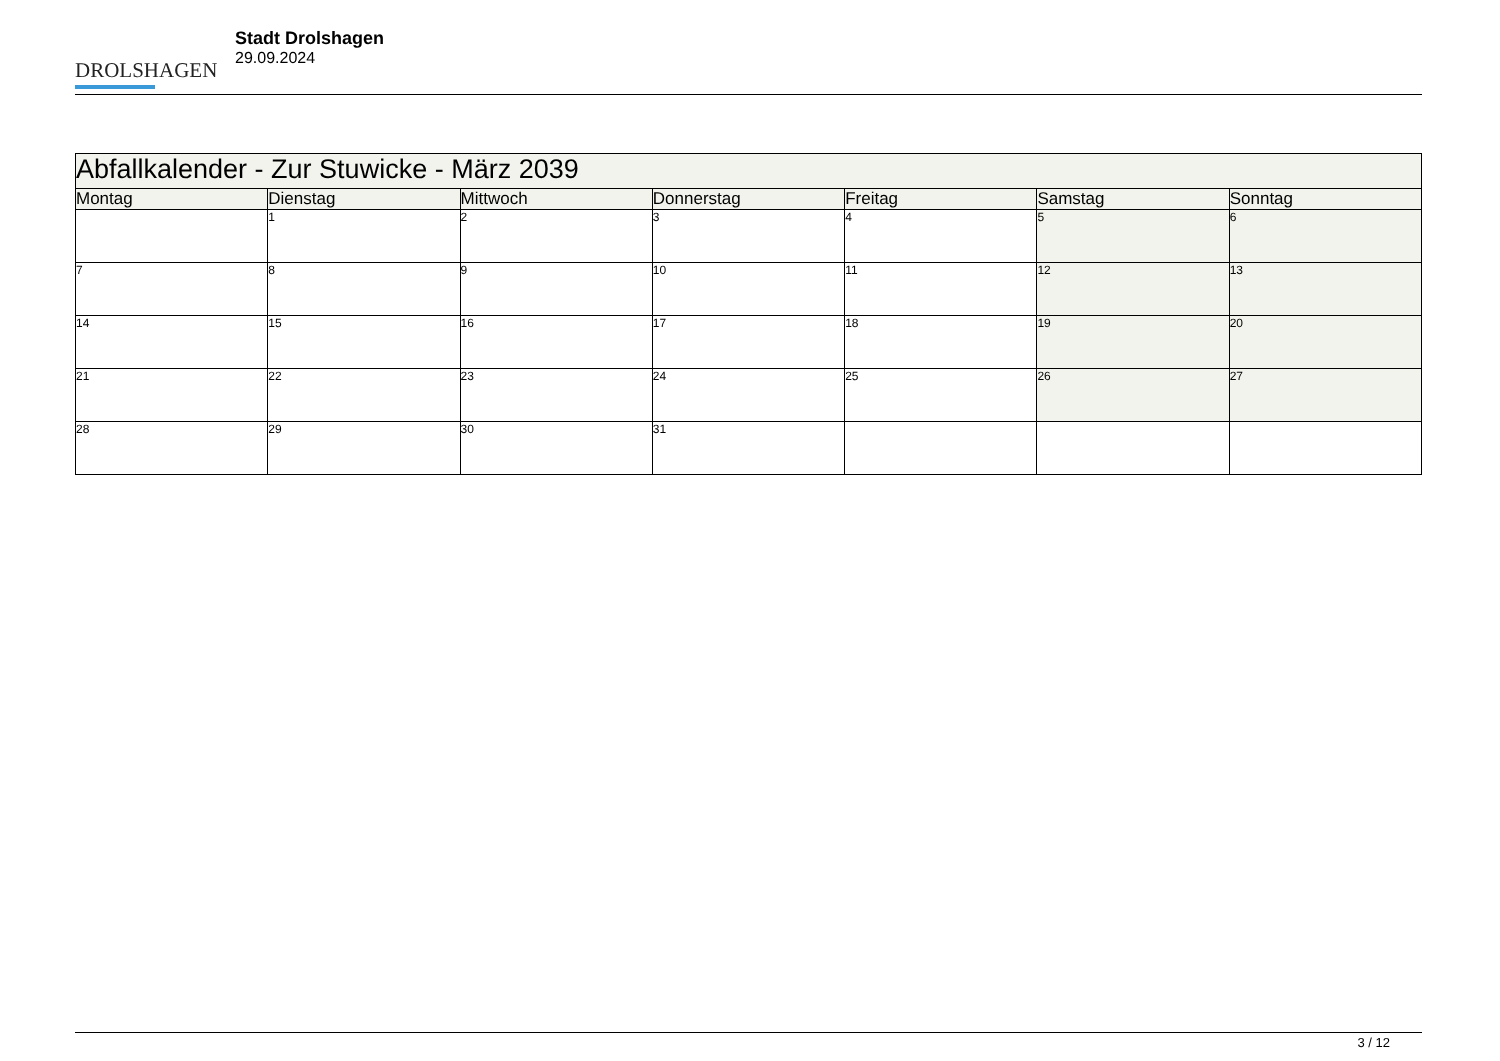DROLSHAGEN
Stadt Drolshagen
29.09.2024
| Abfallkalender - Zur Stuwicke - März 2039 | | | | | | |
| --- | --- | --- | --- | --- | --- | --- |
| Montag | Dienstag | Mittwoch | Donnerstag | Freitag | Samstag | Sonntag |
| | 1 | 2 | 3 | 4 | 5 | 6 |
| 7 | 8 | 9 | 10 | 11 | 12 | 13 |
| 14 | 15 | 16 | 17 | 18 | 19 | 20 |
| 21 | 22 | 23 | 24 | 25 | 26 | 27 |
| 28 | 29 | 30 | 31 | | | |
3 / 12